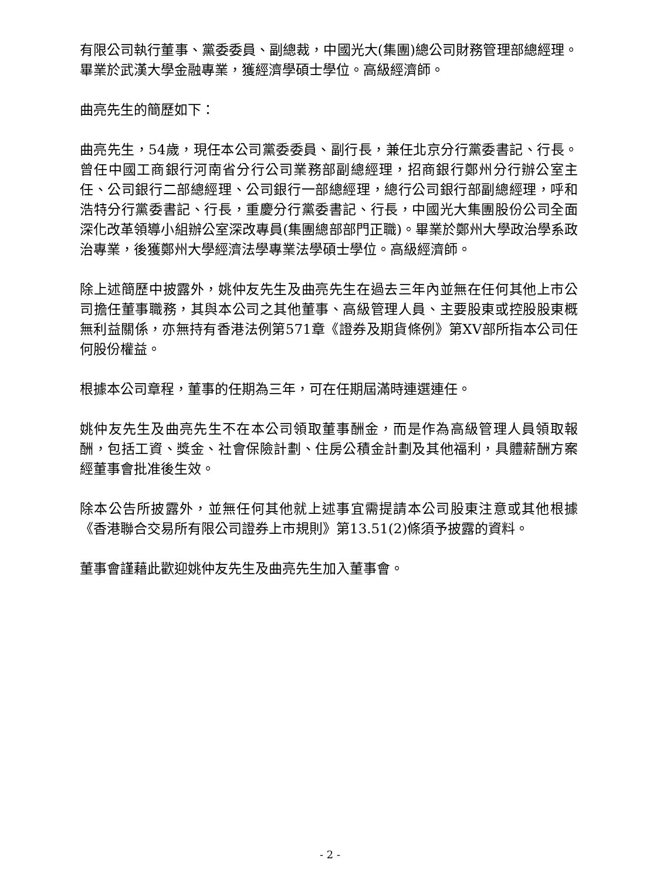有限公司執行董事、黨委委員、副總裁，中國光大(集團)總公司財務管理部總經理。畢業於武漢大學金融專業，獲經濟學碩士學位。高級經濟師。
曲亮先生的簡歷如下：
曲亮先生，54歲，現任本公司黨委委員、副行長，兼任北京分行黨委書記、行長。曾任中國工商銀行河南省分行公司業務部副總經理，招商銀行鄭州分行辦公室主任、公司銀行二部總經理、公司銀行一部總經理，總行公司銀行部副總經理，呼和浩特分行黨委書記、行長，重慶分行黨委書記、行長，中國光大集團股份公司全面深化改革領導小組辦公室深改專員(集團總部部門正職)。畢業於鄭州大學政治學系政治專業，後獲鄭州大學經濟法學專業法學碩士學位。高級經濟師。
除上述簡歷中披露外，姚仲友先生及曲亮先生在過去三年內並無在任何其他上市公司擔任董事職務，其與本公司之其他董事、高級管理人員、主要股東或控股股東概無利益關係，亦無持有香港法例第571章《證券及期貨條例》第XV部所指本公司任何股份權益。
根據本公司章程，董事的任期為三年，可在任期屆滿時連選連任。
姚仲友先生及曲亮先生不在本公司領取董事酬金，而是作為高級管理人員領取報酬，包括工資、獎金、社會保險計劃、住房公積金計劃及其他福利，具體薪酬方案經董事會批准後生效。
除本公告所披露外，並無任何其他就上述事宜需提請本公司股東注意或其他根據《香港聯合交易所有限公司證券上市規則》第13.51(2)條須予披露的資料。
董事會謹藉此歡迎姚仲友先生及曲亮先生加入董事會。
- 2 -